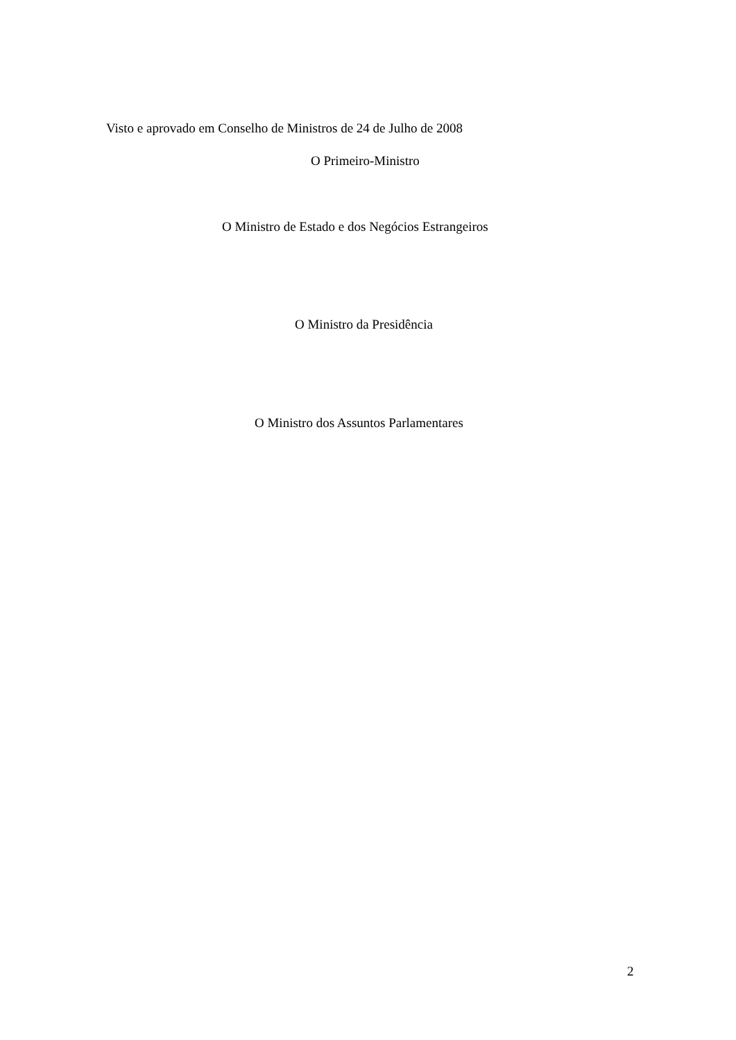Visto e aprovado em Conselho de Ministros de 24 de Julho de 2008
O Primeiro-Ministro
O Ministro de Estado e dos Negócios Estrangeiros
O Ministro da Presidência
O Ministro dos Assuntos Parlamentares
2